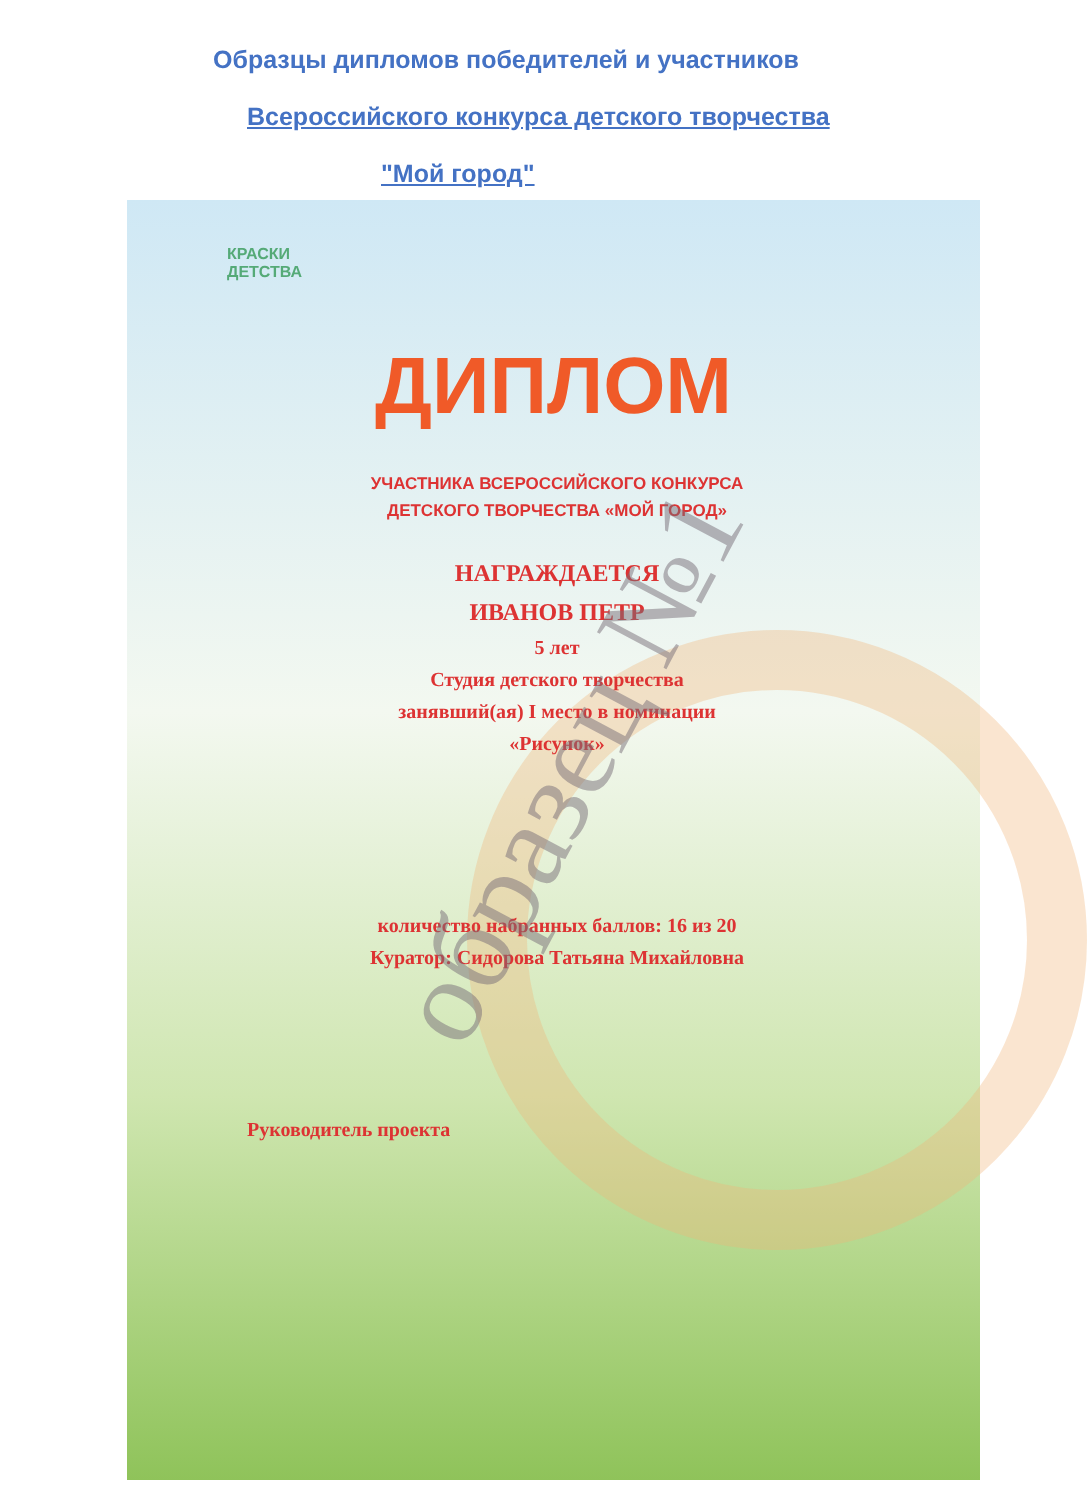Образцы дипломов победителей и участников
Всероссийского конкурса детского творчества
"Мой город"
КРАСКИ
ДЕТСТВА
ДИПЛОМ
УЧАСТНИКА ВСЕРОССИЙСКОГО КОНКУРСА
ДЕТСКОГО ТВОРЧЕСТВА «МОЙ ГОРОД»
НАГРАЖДАЕТСЯ
ИВАНОВ ПЕТР
5 лет
Студия детского творчества
занявший(ая) I место в номинации
«Рисунок»
количество набранных баллов: 16 из 20
Куратор: Сидорова Татьяна Михайловна
Руководитель проекта
образец №1